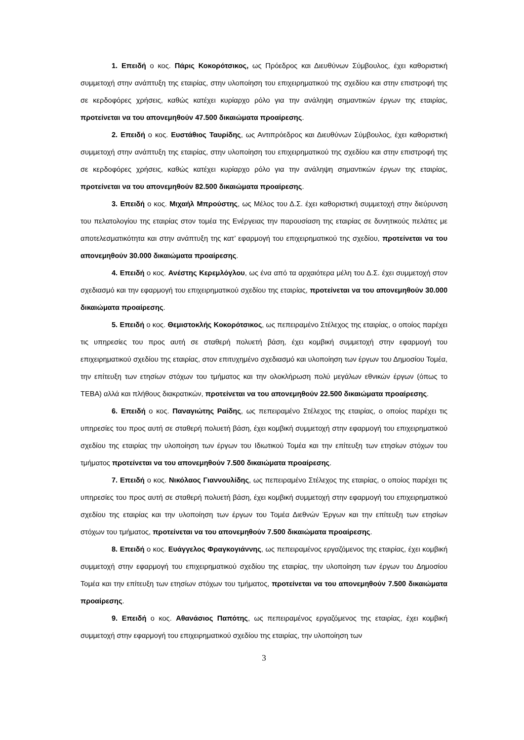1. Επειδή ο κος. Πάρις Κοκορότσικος, ως Πρόεδρος και Διευθύνων Σύμβουλος, έχει καθοριστική συμμετοχή στην ανάπτυξη της εταιρίας, στην υλοποίηση του επιχειρηματικού της σχεδίου και στην επιστροφή της σε κερδοφόρες χρήσεις, καθώς κατέχει κυρίαρχο ρόλο για την ανάληψη σημαντικών έργων της εταιρίας, προτείνεται να του απονεμηθούν 47.500 δικαιώματα προαίρεσης.
2. Επειδή ο κος. Ευστάθιος Ταυρίδης, ως Αντιπρόεδρος και Διευθύνων Σύμβουλος, έχει καθοριστική συμμετοχή στην ανάπτυξη της εταιρίας, στην υλοποίηση του επιχειρηματικού της σχεδίου και στην επιστροφή της σε κερδοφόρες χρήσεις, καθώς κατέχει κυρίαρχο ρόλο για την ανάληψη σημαντικών έργων της εταιρίας, προτείνεται να του απονεμηθούν 82.500 δικαιώματα προαίρεσης.
3. Επειδή ο κος. Μιχαήλ Μπρούστης, ως Μέλος του Δ.Σ. έχει καθοριστική συμμετοχή στην διεύρυνση του πελατολογίου της εταιρίας στον τομέα της Ενέργειας την παρουσίαση της εταιρίας σε δυνητικούς πελάτες με αποτελεσματικότητα και στην ανάπτυξη της κατ’ εφαρμογή του επιχειρηματικού της σχεδίου, προτείνεται να του απονεμηθούν 30.000 δικαιώματα προαίρεσης.
4. Επειδή ο κος. Ανέστης Κερεμλόγλου, ως ένα από τα αρχαιότερα μέλη του Δ.Σ. έχει συμμετοχή στον σχεδιασμό και την εφαρμογή του επιχειρηματικού σχεδίου της εταιρίας, προτείνεται να του απονεμηθούν 30.000 δικαιώματα προαίρεσης.
5. Επειδή ο κος. Θεμιστοκλής Κοκορότσικος, ως πεπειραμένο Στέλεχος της εταιρίας, ο οποίος παρέχει τις υπηρεσίες του προς αυτή σε σταθερή πολυετή βάση, έχει κομβική συμμετοχή στην εφαρμογή του επιχειρηματικού σχεδίου της εταιρίας, στον επιτυχημένο σχεδιασμό και υλοποίηση των έργων του Δημοσίου Τομέα, την επίτευξη των ετησίων στόχων του τμήματος και την ολοκλήρωση πολύ μεγάλων εθνικών έργων (όπως το ΤΕΒΑ) αλλά και πλήθους διακρατικών, προτείνεται να του απονεμηθούν 22.500 δικαιώματα προαίρεσης.
6. Επειδή ο κος. Παναγιώτης Ραίδης, ως πεπειραμένο Στέλεχος της εταιρίας, ο οποίος παρέχει τις υπηρεσίες του προς αυτή σε σταθερή πολυετή βάση, έχει κομβική συμμετοχή στην εφαρμογή του επιχειρηματικού σχεδίου της εταιρίας την υλοποίηση των έργων του Ιδιωτικού Τομέα και την επίτευξη των ετησίων στόχων του τμήματος προτείνεται να του απονεμηθούν 7.500 δικαιώματα προαίρεσης.
7. Επειδή ο κος. Νικόλαος Γιαννουλίδης, ως πεπειραμένο Στέλεχος της εταιρίας, ο οποίος παρέχει τις υπηρεσίες του προς αυτή σε σταθερή πολυετή βάση, έχει κομβική συμμετοχή στην εφαρμογή του επιχειρηματικού σχεδίου της εταιρίας και την υλοποίηση των έργων του Τομέα Διεθνών Έργων και την επίτευξη των ετησίων στόχων του τμήματος, προτείνεται να του απονεμηθούν 7.500 δικαιώματα προαίρεσης.
8. Επειδή ο κος. Ευάγγελος Φραγκογιάννης, ως πεπειραμένος εργαζόμενος της εταιρίας, έχει κομβική συμμετοχή στην εφαρμογή του επιχειρηματικού σχεδίου της εταιρίας, την υλοποίηση των έργων του Δημοσίου Τομέα και την επίτευξη των ετησίων στόχων του τμήματος, προτείνεται να του απονεμηθούν 7.500 δικαιώματα προαίρεσης.
9. Επειδή ο κος. Αθανάσιος Παπότης, ως πεπειραμένος εργαζόμενος της εταιρίας, έχει κομβική συμμετοχή στην εφαρμογή του επιχειρηματικού σχεδίου της εταιρίας, την υλοποίηση των
3